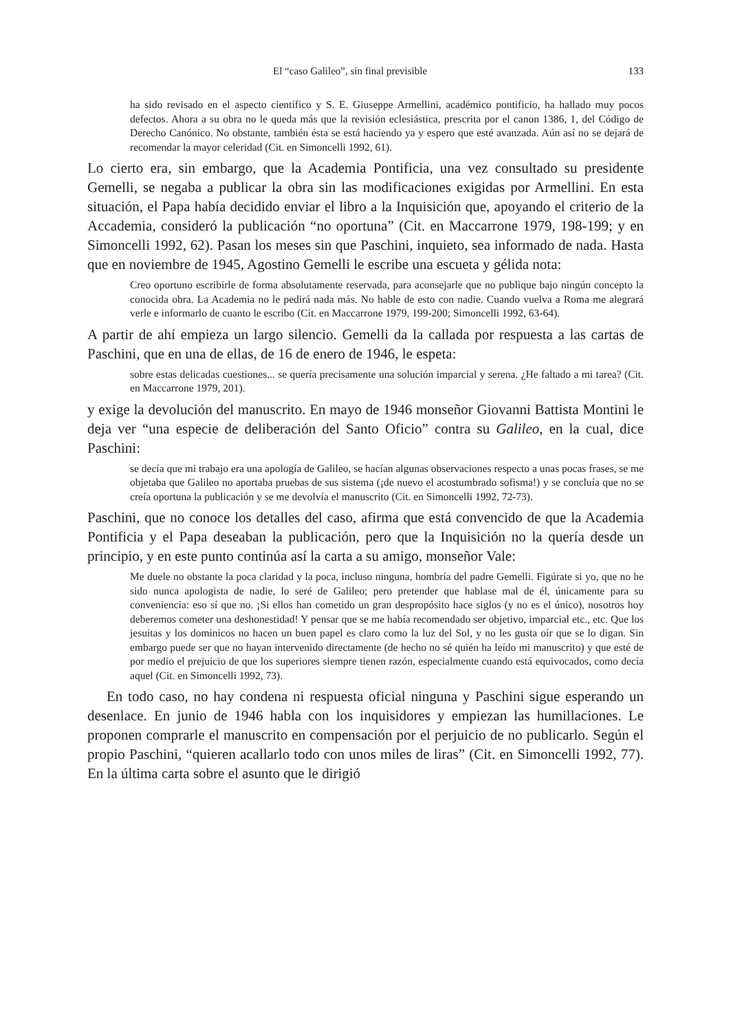El “caso Galileo”, sin final previsible 133
ha sido revisado en el aspecto científico y S. E. Giuseppe Armellini, académico pontificio, ha hallado muy pocos defectos. Ahora a su obra no le queda más que la revisión eclesiástica, prescrita por el canon 1386, 1, del Código de Derecho Canónico. No obstante, también ésta se está haciendo ya y espero que esté avanzada. Aún así no se dejará de recomendar la mayor celeridad (Cit. en Simoncelli 1992, 61).
Lo cierto era, sin embargo, que la Academia Pontificia, una vez consultado su presidente Gemelli, se negaba a publicar la obra sin las modificaciones exigidas por Armellini. En esta situación, el Papa había decidido enviar el libro a la Inquisición que, apoyando el criterio de la Accademia, consideró la publicación “no oportuna” (Cit. en Maccarrone 1979, 198-199; y en Simoncelli 1992, 62). Pasan los meses sin que Paschini, inquieto, sea informado de nada. Hasta que en noviembre de 1945, Agostino Gemelli le escribe una escueta y gélida nota:
Creo oportuno escribirle de forma absolutamente reservada, para aconsejarle que no publique bajo ningún concepto la conocida obra. La Academia no le pedirá nada más. No hable de esto con nadie. Cuando vuelva a Roma me alegrará verle e informarlo de cuanto le escribo (Cit. en Maccarrone 1979, 199-200; Simoncelli 1992, 63-64).
A partir de ahí empieza un largo silencio. Gemelli da la callada por respuesta a las cartas de Paschini, que en una de ellas, de 16 de enero de 1946, le espeta:
sobre estas delicadas cuestiones... se quería precisamente una solución imparcial y serena. ¿He faltado a mi tarea? (Cit. en Maccarrone 1979, 201).
y exige la devolución del manuscrito. En mayo de 1946 monseñor Giovanni Battista Montini le deja ver “una especie de deliberación del Santo Oficio” contra su Galileo, en la cual, dice Paschini:
se decía que mi trabajo era una apología de Galileo, se hacían algunas observaciones respecto a unas pocas frases, se me objetaba que Galileo no aportaba pruebas de sus sistema (¡de nuevo el acostumbrado sofisma!) y se concluía que no se creía oportuna la publicación y se me devolvía el manuscrito (Cit. en Simoncelli 1992, 72-73).
Paschini, que no conoce los detalles del caso, afirma que está convencido de que la Academia Pontificia y el Papa deseaban la publicación, pero que la Inquisición no la quería desde un principio, y en este punto continúa así la carta a su amigo, monseñor Vale:
Me duele no obstante la poca claridad y la poca, incluso ninguna, hombría del padre Gemelli. Figúrate si yo, que no he sido nunca apologista de nadie, lo seré de Galileo; pero pretender que hablase mal de él, únicamente para su conveniencia: eso sí que no. ¡Si ellos han cometido un gran despropósito hace siglos (y no es el único), nosotros hoy deberemos cometer una deshonestidad! Y pensar que se me había recomendado ser objetivo, imparcial etc., etc. Que los jesuitas y los dominicos no hacen un buen papel es claro como la luz del Sol, y no les gusta oír que se lo digan. Sin embargo puede ser que no hayan intervenido directamente (de hecho no sé quién ha leído mi manuscrito) y que esté de por medio el prejuicio de que los superiores siempre tienen razón, especialmente cuando está equivocados, como decía aquel (Cit. en Simoncelli 1992, 73).
En todo caso, no hay condena ni respuesta oficial ninguna y Paschini sigue esperando un desenlace. En junio de 1946 habla con los inquisidores y empiezan las humillaciones. Le proponen comprarle el manuscrito en compensación por el perjuicio de no publicarlo. Según el propio Paschini, “quieren acallarlo todo con unos miles de liras” (Cit. en Simoncelli 1992, 77). En la última carta sobre el asunto que le dirigió